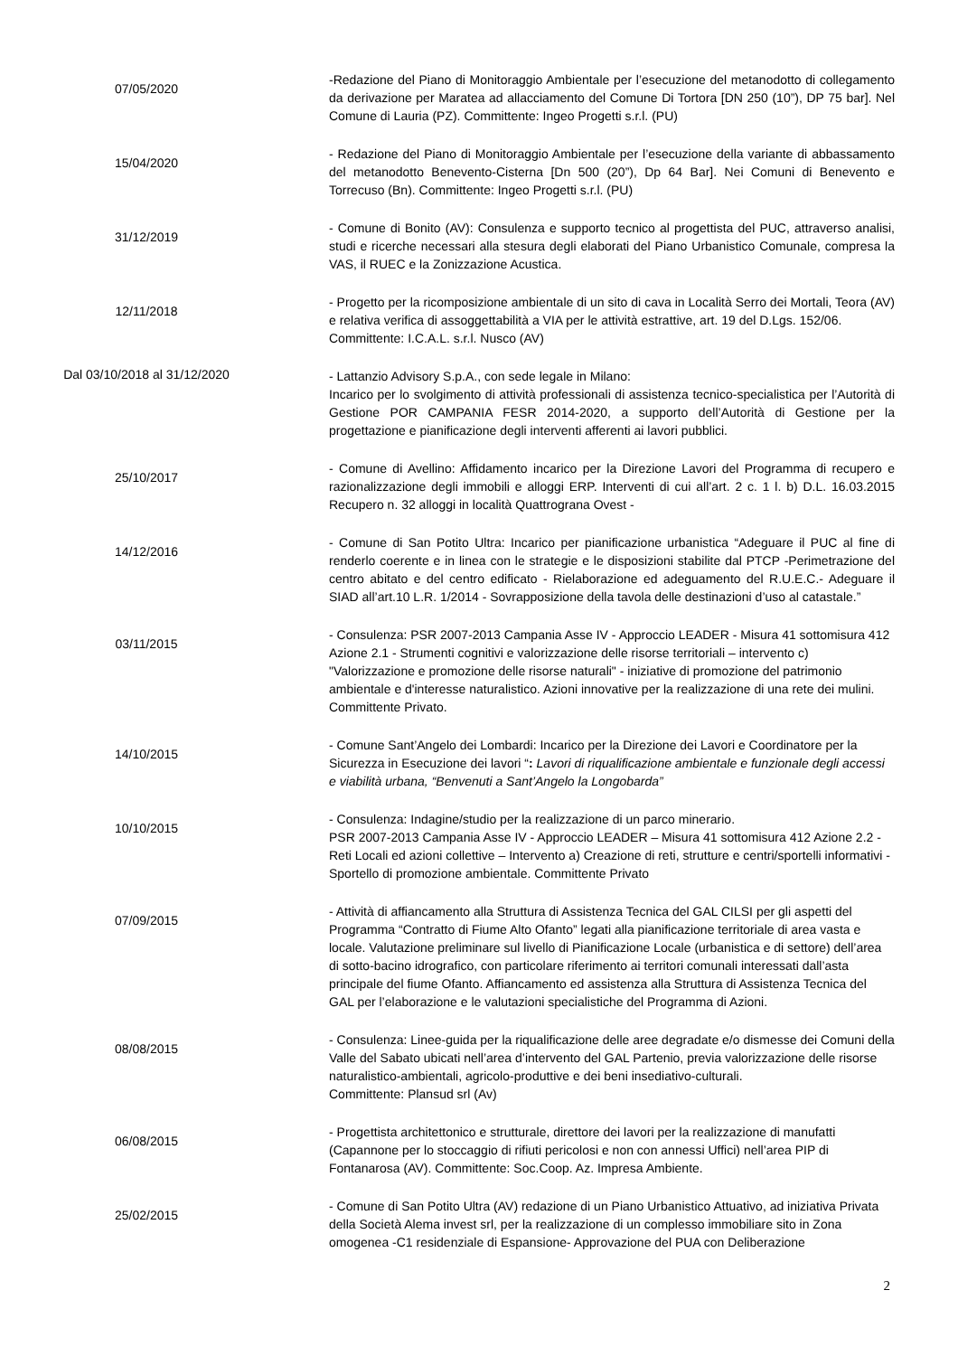07/05/2020
-Redazione del Piano di Monitoraggio Ambientale per l’esecuzione del metanodotto di collegamento da derivazione per Maratea ad allacciamento del Comune Di Tortora [DN 250 (10”), DP 75 bar]. Nel Comune di Lauria (PZ). Committente: Ingeo Progetti s.r.l. (PU)
15/04/2020
- Redazione del Piano di Monitoraggio Ambientale per l’esecuzione della variante di abbassamento del metanodotto Benevento-Cisterna [Dn 500 (20”), Dp 64 Bar]. Nei Comuni di Benevento e Torrecuso (Bn). Committente: Ingeo Progetti s.r.l. (PU)
31/12/2019
- Comune di Bonito (AV): Consulenza e supporto tecnico al progettista del PUC, attraverso analisi, studi e ricerche necessari alla stesura degli elaborati del Piano Urbanistico Comunale, compresa la VAS, il RUEC e la Zonizzazione Acustica.
12/11/2018
- Progetto per la ricomposizione ambientale di un sito di cava in Località Serro dei Mortali, Teora (AV) e relativa verifica di assoggettabilità a VIA per le attività estrattive, art. 19 del D.Lgs. 152/06.
Committente: I.C.A.L. s.r.l. Nusco (AV)
Dal 03/10/2018 al 31/12/2020
- Lattanzio Advisory S.p.A., con sede legale in Milano:
Incarico per lo svolgimento di attività professionali di assistenza tecnico-specialistica per l’Autorità di Gestione POR CAMPANIA FESR 2014-2020, a supporto dell’Autorità di Gestione per la progettazione e pianificazione degli interventi afferenti ai lavori pubblici.
25/10/2017
- Comune di Avellino: Affidamento incarico per la Direzione Lavori del Programma di recupero e razionalizzazione degli immobili e alloggi ERP. Interventi di cui all’art. 2 c. 1 l. b) D.L. 16.03.2015 Recupero n. 32 alloggi in località Quattrograna Ovest -
14/12/2016
- Comune di San Potito Ultra: Incarico per pianificazione urbanistica “Adeguare il PUC al fine di renderlo coerente e in linea con le strategie e le disposizioni stabilite dal PTCP -Perimetrazione del centro abitato e del centro edificato - Rielaborazione ed adeguamento del R.U.E.C.- Adeguare il SIAD all’art.10 L.R. 1/2014 - Sovrapposizione della tavola delle destinazioni d’uso al catastale.”
03/11/2015
- Consulenza: PSR 2007-2013 Campania Asse IV - Approccio LEADER - Misura 41 sottomisura 412 Azione 2.1 - Strumenti cognitivi e valorizzazione delle risorse territoriali – intervento c) "Valorizzazione e promozione delle risorse naturali" - iniziative di promozione del patrimonio ambientale e d'interesse naturalistico. Azioni innovative per la realizzazione di una rete dei mulini. Committente Privato.
14/10/2015
- Comune Sant’Angelo dei Lombardi: Incarico per la Direzione dei Lavori e Coordinatore per la Sicurezza in Esecuzione dei lavori “: Lavori di riqualificazione ambientale e funzionale degli accessi e viabilità urbana, “Benvenuti a Sant’Angelo la Longobarda”
10/10/2015
- Consulenza: Indagine/studio per la realizzazione di un parco minerario.
PSR 2007-2013 Campania Asse IV - Approccio LEADER – Misura 41 sottomisura 412 Azione 2.2 - Reti Locali ed azioni collettive – Intervento a) Creazione di reti, strutture e centri/sportelli informativi - Sportello di promozione ambientale. Committente Privato
07/09/2015
- Attività di affiancamento alla Struttura di Assistenza Tecnica del GAL CILSI per gli aspetti del Programma “Contratto di Fiume Alto Ofanto” legati alla pianificazione territoriale di area vasta e locale. Valutazione preliminare sul livello di Pianificazione Locale (urbanistica e di settore) dell’area di sotto-bacino idrografico, con particolare riferimento ai territori comunali interessati dall’asta principale del fiume Ofanto. Affiancamento ed assistenza alla Struttura di Assistenza Tecnica del GAL per l’elaborazione e le valutazioni specialistiche del Programma di Azioni.
08/08/2015
- Consulenza: Linee-guida per la riqualificazione delle aree degradate e/o dismesse dei Comuni della Valle del Sabato ubicati nell’area d’intervento del GAL Partenio, previa valorizzazione delle risorse naturalistico-ambientali, agricolo-produttive e dei beni insediativo-culturali.
Committente: Plansud srl (Av)
06/08/2015
- Progettista architettonico e strutturale, direttore dei lavori per la realizzazione di manufatti (Capannone per lo stoccaggio di rifiuti pericolosi e non con annessi Uffici) nell’area PIP di Fontanarosa (AV). Committente: Soc.Coop. Az. Impresa Ambiente.
25/02/2015
- Comune di San Potito Ultra (AV) redazione di un Piano Urbanistico Attuativo, ad iniziativa Privata della Società Alema invest srl, per la realizzazione di un complesso immobiliare sito in Zona omogenea -C1 residenziale di Espansione- Approvazione del PUA con Deliberazione
2